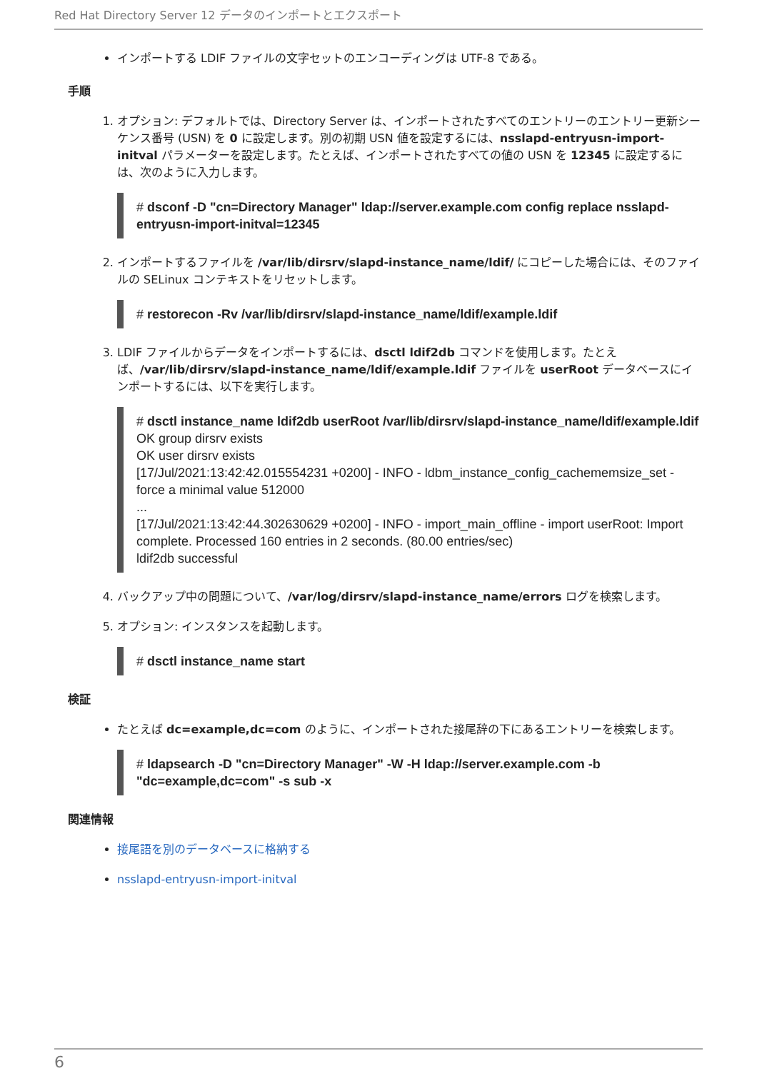Red Hat Directory Server 12 データのインポートとエクスポート
インポートする LDIF ファイルの文字セットのエンコーディングは UTF-8 である。
手順
1. オプション: デフォルトでは、Directory Server は、インポートされたすべてのエントリーのエントリー更新シーケンス番号 (USN) を 0 に設定します。別の初期 USN 値を設定するには、nsslapd-entryusn-import-initval パラメーターを設定します。たとえば、インポートされたすべての値の USN を 12345 に設定するには、次のように入力します。
# dsconf -D "cn=Directory Manager" ldap://server.example.com config replace nsslapd-entryusn-import-initval=12345
2. インポートするファイルを /var/lib/dirsrv/slapd-instance_name/ldif/ にコピーした場合には、そのファイルの SELinux コンテキストをリセットします。
# restorecon -Rv /var/lib/dirsrv/slapd-instance_name/ldif/example.ldif
3. LDIF ファイルからデータをインポートするには、dsctl ldif2db コマンドを使用します。たとえば、/var/lib/dirsrv/slapd-instance_name/ldif/example.ldif ファイルを userRoot データベースにインポートするには、以下を実行します。
# dsctl instance_name ldif2db userRoot /var/lib/dirsrv/slapd-instance_name/ldif/example.ldif
OK group dirsrv exists
OK user dirsrv exists
[17/Jul/2021:13:42:42.015554231 +0200] - INFO - ldbm_instance_config_cachememsize_set - force a minimal value 512000
...
[17/Jul/2021:13:42:44.302630629 +0200] - INFO - import_main_offline - import userRoot: Import complete. Processed 160 entries in 2 seconds. (80.00 entries/sec)
ldif2db successful
4. バックアップ中の問題について、/var/log/dirsrv/slapd-instance_name/errors ログを検索します。
5. オプション: インスタンスを起動します。
# dsctl instance_name start
検証
たとえば dc=example,dc=com のように、インポートされた接尾辞の下にあるエントリーを検索します。
# ldapsearch -D "cn=Directory Manager" -W -H ldap://server.example.com -b "dc=example,dc=com" -s sub -x
関連情報
接尾語を別のデータベースに格納する
nsslapd-entryusn-import-initval
6